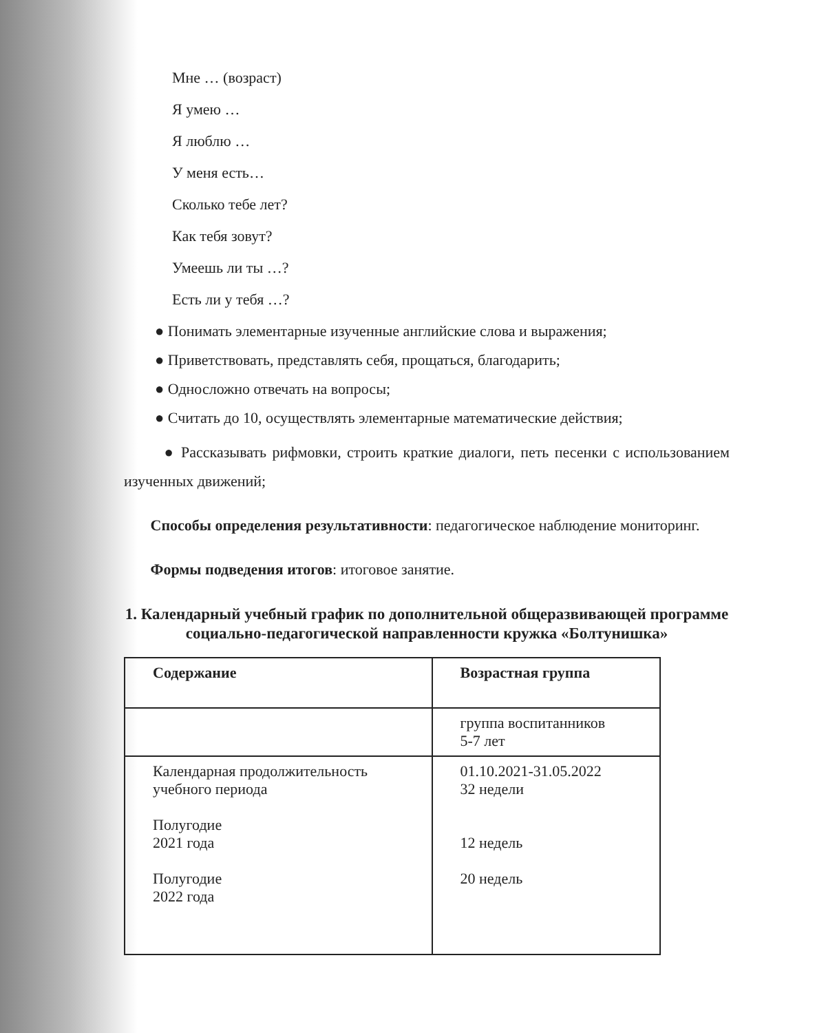Мне … (возраст)
Я умею …
Я люблю …
У меня есть…
Сколько тебе лет?
Как тебя зовут?
Умеешь ли ты …?
Есть ли у тебя …?
● Понимать элементарные изученные английские слова и выражения;
● Приветствовать, представлять себя, прощаться, благодарить;
● Односложно отвечать на вопросы;
● Считать до 10, осуществлять элементарные математические действия;
● Рассказывать рифмовки, строить краткие диалоги, петь песенки с использованием изученных движений;
Способы определения результативности: педагогическое наблюдение мониторинг.
Формы подведения итогов: итоговое занятие.
1. Календарный учебный график по дополнительной общеразвивающей программе социально-педагогической направленности кружка «Болтунишка»
| Содержание | Возрастная группа |
| --- | --- |
| | группа воспитанников 5-7 лет |
| Календарная продолжительность учебного периода Полугодие 2021 года Полугодие 2022 года | 01.10.2021-31.05.2022 32 недели 12 недель 20 недель |